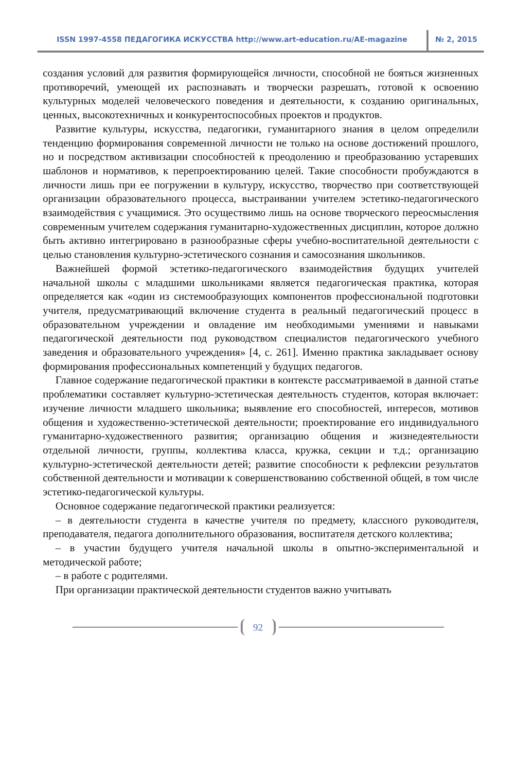ISSN 1997-4558 ПЕДАГОГИКА ИСКУССТВА http://www.art-education.ru/AE-magazine № 2, 2015
создания условий для развития формирующейся личности, способной не бояться жизненных противоречий, умеющей их распознавать и творчески разрешать, готовой к освоению культурных моделей человеческого поведения и деятельности, к созданию оригинальных, ценных, высокотехничных и конкурентоспособных проектов и продуктов.
Развитие культуры, искусства, педагогики, гуманитарного знания в целом определили тенденцию формирования современной личности не только на основе достижений прошлого, но и посредством активизации способностей к преодолению и преобразованию устаревших шаблонов и нормативов, к перепроектированию целей. Такие способности пробуждаются в личности лишь при ее погружении в культуру, искусство, творчество при соответствующей организации образовательного процесса, выстраивании учителем эстетико-педагогического взаимодействия с учащимися. Это осуществимо лишь на основе творческого переосмысления современным учителем содержания гуманитарно-художественных дисциплин, которое должно быть активно интегрировано в разнообразные сферы учебно-воспитательной деятельности с целью становления культурно-эстетического сознания и самосознания школьников.
Важнейшей формой эстетико-педагогического взаимодействия будущих учителей начальной школы с младшими школьниками является педагогическая практика, которая определяется как «один из системообразующих компонентов профессиональной подготовки учителя, предусматривающий включение студента в реальный педагогический процесс в образовательном учреждении и овладение им необходимыми умениями и навыками педагогической деятельности под руководством специалистов педагогического учебного заведения и образовательного учреждения» [4, с. 261]. Именно практика закладывает основу формирования профессиональных компетенций у будущих педагогов.
Главное содержание педагогической практики в контексте рассматриваемой в данной статье проблематики составляет культурно-эстетическая деятельность студентов, которая включает: изучение личности младшего школьника; выявление его способностей, интересов, мотивов общения и художественно-эстетической деятельности; проектирование его индивидуального гуманитарно-художественного развития; организацию общения и жизнедеятельности отдельной личности, группы, коллектива класса, кружка, секции и т.д.; организацию культурно-эстетической деятельности детей; развитие способности к рефлексии результатов собственной деятельности и мотивации к совершенствованию собственной общей, в том числе эстетико-педагогической культуры.
Основное содержание педагогической практики реализуется:
– в деятельности студента в качестве учителя по предмету, классного руководителя, преподавателя, педагога дополнительного образования, воспитателя детского коллектива;
– в участии будущего учителя начальной школы в опытно-экспериментальной и методической работе;
– в работе с родителями.
При организации практической деятельности студентов важно учитывать
92